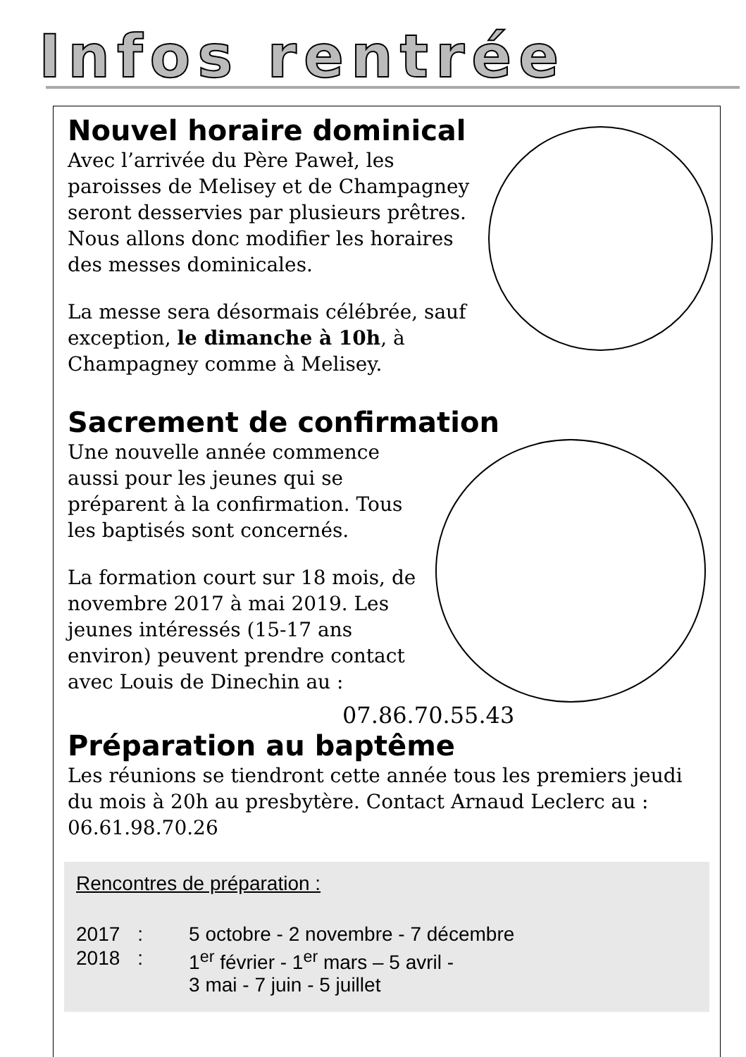Infos rentrée
Nouvel horaire dominical
Avec l’arrivée du Père Paweł, les paroisses de Melisey et de Champagney seront desservies par plusieurs prêtres. Nous allons donc modifier les horaires des messes dominicales.
La messe sera désormais célébrée, sauf exception, le dimanche à 10h, à Champagney comme à Melisey.
Sacrement de confirmation
Une nouvelle année commence aussi pour les jeunes qui se préparent à la confirmation. Tous les baptisés sont concernés.
La formation court sur 18 mois, de novembre 2017 à mai 2019. Les jeunes intéressés (15-17 ans environ) peuvent prendre contact avec Louis de Dinechin au :
07.86.70.55.43
Préparation au baptême
Les réunions se tiendront cette année tous les premiers jeudi du mois à 20h au presbytère. Contact Arnaud Leclerc au : 06.61.98.70.26
Rencontres de préparation :
| 2017 | : | 5 octobre - 2 novembre - 7 décembre |
| 2018 | : | 1<sup>er</sup> février - 1<sup>er</sup> mars – 5 avril - 3 mai - 7 juin - 5 juillet |